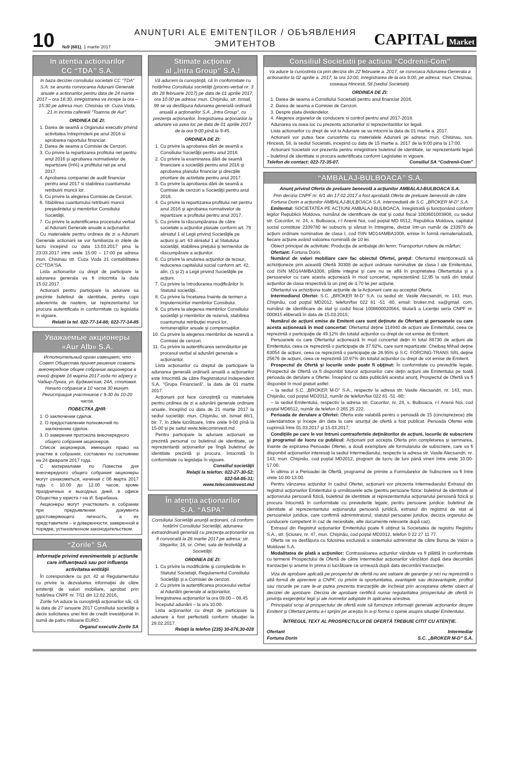10
№9 (681), 1 martie 2017
ANUNŢURI ALE EMITENŢILOR / ОБЪЯВЛЕНИЯ ЭМИТЕНТОВ
CAPITAL Market
In atentia actionarilor
CC “TDA” S.A.
In baza deciziei consiliului societatii CC “TDA” S.A. se anunta convocarea Adunarii Generale anuale a actionarilor pentru data de 24 martie 2017 – ora 16:30, inregistrarea va incepe la ora – 15:30 pe adresa mun. Chisinau str. Cuza Voda, 21 in incinta cafenelii “Toamna de Aur”.
ORDINEA DE ZI:
1. Darea de seamă a Organului executiv privind activitatea întreprinderii pe anul 2016 si aprobarea raportului financiar.
2. Darea de seama a Comisiei de Cenzori.
3. Cu privire la repartizarea profitului net pentru anul 2016 şi aprobarea normativelor de repartizare (în%) a profitului net pe anul 2017.
4. Aprobarea companiei de audit financiar pentru anul 2017 si stabilirea cuantumului retribuirii muncii lor.
5. Cu privire la alegerea Comisiei de Cenzori.
6. Stabilirea cuantumului retribuirii muncii preşedintelui şi membrilor Consiliului Societăţii.
7. Cu privire la autentificarea procesului verbal al Adunarii Generale anuale a acţionarilor.
Cu materialele pentru ordinea de zi a Adunarii Generale actionarii se vor familiariza in zilele de lucru incepind cu data 13.03.2017 pina la 23.03.2017 intre orele 15:00 – 17:00 pe adresa mun. Chisinau str. Cuza Voda 21 contabilitatea CC“TDA”SA.
Lista actionarilor cu drept de participare la adunarea generala va fi intocmita la data 15.02.2017.
Actionarii pentru participare la adunare sa prezinte buletinul de identitate, pentru copii adeverinta de nastere, iar reprezentantul lor procura autentificata in conformitate cu legislatia in vigoare.
Relatii la tel. 022-77-14-88; 022-77-14-85
Уважаемые акционеры
«Aur Alb» S.A.
Исполнительный орган извещает, что Совет Общества принял решение созвать внеочередное общее собрание акционеров в очной форме 16 марта 2017 года по адресу г. Чадыр-Лунга, ул. Буджакская, 24А, столовая. Начало собрания в 10 часов 30 минут. Регистрация участников с 9-30 до 10-20 часов.
ПОВЕСТКА ДНЯ:
1. О заключении сделок.
2. О предоставлении полномочий по заключению сделок.
3. О заверении протокола внеочередного общего собрания акционеров.
Список акционеров, имеющих право на участие в собрании, составлен по состоянию на 24 февраля 2017 года.
С материалами по Повестке дня внеочередного общего собрания акционеры могут ознакомиться, начиная с 06 марта 2017 года с 10.00 до 12.00 часов, кроме праздничных и выходных дней, в офисе Общества у юриста г-на И. Барабаша.
Акционеры могут участвовать в собрании при предъявлении документа удостоверяющего личность, а их представители – и доверенности, заверенной в порядке, установленном законодательством.
“Zorile” SA
Informaţie privind evenimentele şi acţiunile care influenţează sau pot influenţa activitatea entităţii
În corespundere cu pct. 42 al Regulamentului cu privire la dezvaluirea informaţiei de către emitenţii de valori mobiliare, aprobat prin hotărîrea CNPF nr. 7/11 din 12.02.2016,
Zorile SA aduce la cunoştinţă acţionarilor săi, că la data de 27 ianuarie 2017 Consiliului societăţii a decis solicitarea unei linii de credit investiţional în sumă de patru milioane EURO.
Organul executiv Zorile SA
Stimate acţionar
al „Intra Group” S.A.!
Vă aducem la cunoştinţă, că în conformitate cu hotărîrea Consiliului societăţii (proces-verbal nr. 3 din 28 februarie 2017) pe data de 01 aprilie 2017, ora 10.00 pe adresa: mun. Chişinău, str. Ismail, 99 se va desfăşura Adunarea generală ordinară anuală a acţionarilor S.A. „Intra Group”, cu prezenţa acţionarilor. Înregistrarea acţionarilor la adunare va avea loc pe data de 01 aprilie 2017 de la ora 9-00 pînă la 9-45.
ORDINEA DE ZI:
1. Cu privire la aprobarea dării de seamă a Consiliului Societăţii pentru anul 2016.
2. Cu privire la examinarea dării de seamă financiare a societăţii pentru anul 2016 şi aprobarea planului financiar şi direcţiile prioritare de activitate pentru anul 2017.
3. Cu privire la aprobarea dării de seamă a Comisiei de cenzori a Societăţii pentru anul 2016.
4. Cu privire la repartizarea profitului net pentru anul 2016 şi aprobarea normativelor de repartizare a profitului pentru anul 2017.
5. Cu privire la răscumpărarea de către societate a acţiunilor plasate conform art. 79 aliniatul 1 al Legii privind Societăţile pe acţiuni şi art. 63 aliniatul 1 al Statutului societăţii, stabilirea preţului şi termenilor de răscumpărare a acţiunilor.
6. Cu privire la anularea acţiunilor de tezaur, reducerea capitalului social conform art. 42, alin. (1 şi 2) a Legii privind Societăţile pe acţiuni.
7. Cu privire la întroducerea modificărilor în Statutul societăţii..
8. Cu privire la încetarea înainte de termen a împuternicirilor membrilor Consiliului.
9. Cu privire la alegerea membrilor Consiliului societăţii şi membrilor de rezervă, stabilirea cuantumului retribuţiei muncii lor, remuneraţiilor anuale şi compensaţiilor.
10. Cu privire la alegerea membrilor de rezervă a Comisiei de cenzori.
11. Cu privire la autentificarea semnăturilor pe procesul verbal al adunării generale a acţionarilor.
Lista acţionarilor cu dreptul de participare la adunarea generală ordinară anuală a acţionarilor este întocmită de către Registratorul Independent S.A. “Grupa Financiară”, la data de 01 martie 2017.
Acţionarii pot face cunoştinţă cu materialele pentru ordinea de zi a adunării generale ordinare anuale, începînd cu data de 21 martie 2017 la sediul societăţii: mun. Chişinău, str. Ismail 88/1, bir. 7, în zilele lucrătoare, între orele 9-00 pînă la 15-00 şi pe saitul www.telecominvest.md
Pentru participare la adunare acţionarii se prezintă personal cu buletinul de identitate, iar reprezentanţii acţionarilor pe lîngă buletinul de identitate prezintă şi procura, întocmită în conformitate cu legislaţia în vigoare.
Consiliul societăţii
Relaţii la telefon: 022-27-30-52;
022-54-85-31;
www.telecominvest.md
În atenţia acţionarilor
S.A. “ASPA”
Consiliului Societăţii anunţă acţionarii, că conform hotărîrii Consiliului Societăţii, adunarea extraordinară generală cu prezenţa acţionarilor va fi convocată la 28 martie 2017 pe adresa: str. Stejarilor, 16, or. Orhei, sala de festivităţi a Societăţii.
ORDINEA DE ZI:
1. Cu privire la modificările şi completările în Statutul Societaţii, Regulamentul Consiliului Societăţii şi a Comisiei de cenzori.
2. Cu privire la autentificarea procesului verbal al Adunării generale al acţionarilor.
Înregistrarea acţionarilor la ora 09.00 – 09.45
Începutul adunării – la ora 10.00.
Lista acţionarilor cu drept de participare la adunare a fost perfectată conform situaţiei la 28.02.2017.
Relaţii la telefon (235) 30-076,30-028
Consiliul Societatii pe actiuni “Codrenii-Com”
Va aduce la cunostinta ca prin decizia din 22 februarie a. 2017, se convoaca Adunarea Generala a actionarilor la 02 aprilie a. 2017, la ora 10:00, inregistrarea de la ora 9:00, pe adresa: mun. Chisinau, soseaua Hincesti, 58 (sediul Societatii).
ORDINEA DE ZI:
1. Darea de seama a Consiliului Societatii pentru anul financiar 2016.
2. Darea de seama a Comisiei de Cenzori.
3. Despre plata dividendelor.
4. Alegerea organelor de conducere si control pentru anul 2017-2018.
Adunarea va avea loc cu prezenta actionarilor si reprezentantilor lor legali.
Lista actionarilor cu drept de vot la Adunare se va intocmi la data de 01 martie a. 2017.
Actionarii vor putea face cunostinta cu materialele Adunarii pe adresa: mun. Chisinau, sos. Hincesti, 58, la sediul Societatii, incepind cu data de 15 martie a. 2017 de la 9:00 pina la 17:00.
Actionarii Societatii vor prezenta pentru inregistrare buletinul de identitate, iar reprezentantii legali – buletinul de identitate si procura autentificata conform Legislatiei in vigoare.
Telefon de contact: 022-72-35-07. Consiliul SA “Codrenii-Com”
“AMBALAJ-BULBOACA” S.A.
Anunţ privind Oferta de preluare benevolă a acţiunilor AMBALAJ-BULBOACA S.A.
Prin decizia CNPF nr. 6/1 din 17.02.2017 a fost aprobată Oferta de preluare benevolă de către Fortuna Dorin a acţiunilor AMBALAJ-BULBOACA S.A. intermediată de S.C. „BROKER M-D” S.A.
Emitentul: SOCIETATEA PE ACŢIUNI AMBALAJ-BULBOACA, înregistrată şi funcţionând conform legilor Republicii Moldova, numărul de identificare de stat şi codul fiscal 1003601003808, cu sediul str. Cocorilor, nr. 24, s. Bulboaca, r-l Anenii Noi, cod poştal MD 6512, Republica Moldova, capitalul social constituie 2339780 lei subscris şi vărsat în întregime, divizat într-un număr de 233978 de acţiuni ordinare nominative de clasa I, cod ISIN MD14AMBA1008, emise în formă nematerializată, fiecare acţiune având valoarea nominală de 10 lei.
Obiect principal de activitate: Producţia de ambalaje din lemn; Transporturi rutiere de mărfuri;
Ofertant: Fortuna Dorin.
Numărul de valori mobiliare care fac obiectul Ofertei, preţul: Ofertantul intenţionează să achiziţioneze prin această Ofertă 30308 de acţiuni ordinare nominative de clasa I ale Emitentului, cod ISIN MD14AMBA1008, plătite integral şi care nu se află în proprietatea Ofertantului şi a persoanelor cu care acesta acţionează în mod concertat, reprezentând 12,95 la sută din totalul acţiunilor de clasa respectivă la un preţ de 4,70 lei per acţiune.
Ofertantul va achiziţiona toate acţiunile de la Acţionarii care au acceptat Oferta.
Intermediarul Ofertei: S.C. „BROKER M-D” S.A. cu sediul str. Vasile Alecsandri, nr. 143, mun. Chişinău, cod poştal MD2012, telefon/fax 022 81 -51 -80, email: broker.md. sa@gmail. com, numărul de identificare de stat şi codul fiscal 1008600020564, titulară a Licenţei seria CNPF nr. 000815 eliberată în data de 15.03.2015;
Numărul de acţiuni emise de Emitent care sunt deţinute de Ofertant şi persoanele cu care acesta acţionează în mod concertat: Ofertantul deţine 114940 de acţiuni ale Emitentului, ceea ce reprezintă o participaţie de 49.12% din totalul acţiunilor cu drept de vot emise de Emitent.
Persoanele cu care Ofertantul acţionează în mod concertat deţin în total 88730 de acţiuni ale Emitentului, ceea ce reprezintă o participaţie de 37.92%, care sunt repartizate: Cheibaş Mihail deţine 63054 de acţiuni, ceea ce reprezintă o participaţie de 26.95% şi S.C. FORCING-TRANS SRL deţine 25676 de acţiuni, ceea ce reprezintă 10.97% din totalul acţiunilor cu drept de vot emise de Emitent.
Prospectul de Ofertă şi locurile unde poate fi obţinut: În conformitate cu prevedrile legale, Prospectul de Ofertă va fi disponibil tuturor acţionarilor care deţin acţiuni ale Emitentului pe toată perioada de derulare a Ofertei. Începând cu data publicării acestui anunţ, Prospectul de Ofertă va fi disponibil în mod gratuit astfel:
– la sediul S.C. „BROKER M-D” S.A., respectiv la adresa str. Vasile Alecsandri, nr. 143, mun. Chişinău, cod poştal MD2012, număr de telefon/fax 022 81 -51 -80;
– la sediul Emitentului, respectiv la adresa str. Cocorilor, nr. 24, s. Bulboaca, r-l Anenii Noi, cod poştal MD6512, număr de telefon 0 265 25 222.
Perioada de derulare a Ofertei: Oferta este valabilă pentru o perioadă de 15 (cincisprezece) zile calendaristice şi începe din data la care anunţul de ofertă a fost publicat. Perioada Ofertei este cuprinsă între 01.03.2017 şi 15.03.2017;
Condiţiile pe care le vor întruni contraofertele deţinătorilor de acţiuni, locurile de subscriere şi programul de lucru cu publicul: Acţionarii pot accepta Oferta prin completarea şi semnarea, înainte de expirarea Perioadei Ofertei, a două exemplare ale formularului de subscriere, care va fi disponibil acţionarilor interesaţi la sediul Intermediarului, respectiv la adresa str. Vasile Alecsandri, nr. 143, mun. Chişinău, cod poştal MD2012, program de lucru de luni până vineri între orele 10.00-17.00.
În ultima zi a Perioadei de Ofertă, programul de primire a Formularelor de Subscriere va fi între orele 10.00-13.00.
Pentru vânzarea acţiunilor în cadrul Ofertei, acţionarii vor prezenta Intermediarului Extrasul din registrul acţionarilor Emitentului şi următoarele acte (pentru persoane fizice: buletinul de identitate al acţionarului persoană fizică, buletinul de identitate al reprezentantului acţionarului persoană fizică şi procura întocmită în conformitate cu prevederile legale; pentru persoane juridice: buletinul de identitate al reprezentantului acţionarului persoană juridică, extrasul din registrul de stat al persoanelor juridice, care confirmă administratorul, statutul persoanei juridice, decizia organului de conducere competent în caz de necesitate, alte documente relevante după caz).
Extrasul din Registrul acţionarilor Emitentului poate fi obţinut la Societatea de registru Registru S.A., str. Şciusev, nr. 47, mun. Chişinău, cod poştal MD2012, telefon 0 22 27 11 77.
Oferta se va desfăşura cu folosirea exclusivă a sistemului administrat de către Bursa de Valori a Moldovei S.A.
Modalitatea de plată a acţiunilor: Contravaloarea acţiunilor vândute va fi plătită în conformitate cu termenii Prospectului de Ofertă de către Intermediar acţionarilor vânzători după data decontării tranzacţiei şi anume în prima zi lucrătoare ce urmează după data decontării tranzacţiei.
Viza de aprobare aplicată pe prospectul de ofertă nu are valoare de garanţie şi nici nu reprezintă o altă formă de apreciere a CNPF, cu privire la oportunitatea, avantajele sau dezavantajele, profitul sau riscurile pe care le-ar putea prezenta tranzacţiile de încheiat prin acceptarea ofertei obiect al deciziei de aprobare. Decizia de aprobare certifică numai regularitatea prospectului de ofertă în privinţa exigenţelor legii şi ale normelor adoptate în aplicarea acesteia.
Principalul scop al prospectului de ofertă este să furnizeze informaţii generale acţionarilor despre Emitent şi Ofertant pentru a-i sprijini pe aceştia în a-şi forma o opinie asupra situaţiei Emitentului.
ÎNTREGUL TEXT AL PROSPECTULUI DE OFERTĂ TREBUIE CITIT CU ATENŢIE.
Ofertant
Fortuna Dorin Intermediar
S.C. „BROKER M-D” S.A.